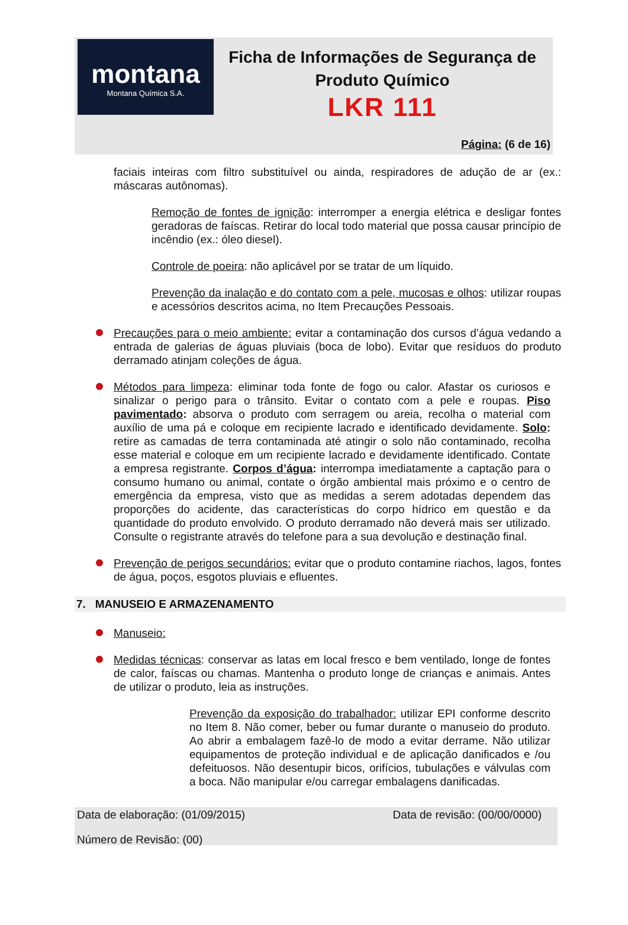montana
Montana Química S.A.
Ficha de Informações de Segurança de Produto Químico
LKR 111
Página: (6 de 16)
faciais inteiras com filtro substituível ou ainda, respiradores de adução de ar (ex.: máscaras autônomas).
Remoção de fontes de ignição: interromper a energia elétrica e desligar fontes geradoras de faíscas. Retirar do local todo material que possa causar princípio de incêndio (ex.: óleo diesel).
Controle de poeira: não aplicável por se tratar de um líquido.
Prevenção da inalação e do contato com a pele, mucosas e olhos: utilizar roupas e acessórios descritos acima, no Item Precauções Pessoais.
Precauções para o meio ambiente: evitar a contaminação dos cursos d’água vedando a entrada de galerias de águas pluviais (boca de lobo). Evitar que resíduos do produto derramado atinjam coleções de água.
Métodos para limpeza: eliminar toda fonte de fogo ou calor. Afastar os curiosos e sinalizar o perigo para o trânsito. Evitar o contato com a pele e roupas. Piso pavimentado: absorva o produto com serragem ou areia, recolha o material com auxílio de uma pá e coloque em recipiente lacrado e identificado devidamente. Solo: retire as camadas de terra contaminada até atingir o solo não contaminado, recolha esse material e coloque em um recipiente lacrado e devidamente identificado. Contate a empresa registrante. Corpos d’água: interrompa imediatamente a captação para o consumo humano ou animal, contate o órgão ambiental mais próximo e o centro de emergência da empresa, visto que as medidas a serem adotadas dependem das proporções do acidente, das características do corpo hídrico em questão e da quantidade do produto envolvido. O produto derramado não deverá mais ser utilizado. Consulte o registrante através do telefone para a sua devolução e destinação final.
Prevenção de perigos secundários: evitar que o produto contamine riachos, lagos, fontes de água, poços, esgotos pluviais e efluentes.
7. MANUSEIO E ARMAZENAMENTO
Manuseio:
Medidas técnicas: conservar as latas em local fresco e bem ventilado, longe de fontes de calor, faíscas ou chamas. Mantenha o produto longe de crianças e animais. Antes de utilizar o produto, leia as instruções.
Prevenção da exposição do trabalhador: utilizar EPI conforme descrito no Item 8. Não comer, beber ou fumar durante o manuseio do produto. Ao abrir a embalagem fazê-lo de modo a evitar derrame. Não utilizar equipamentos de proteção individual e de aplicação danificados e /ou defeituosos. Não desentupir bicos, orifícios, tubulações e válvulas com a boca. Não manipular e/ou carregar embalagens danificadas.
Data de elaboração: (01/09/2015) Data de revisão: (00/00/0000)
Número de Revisão: (00)